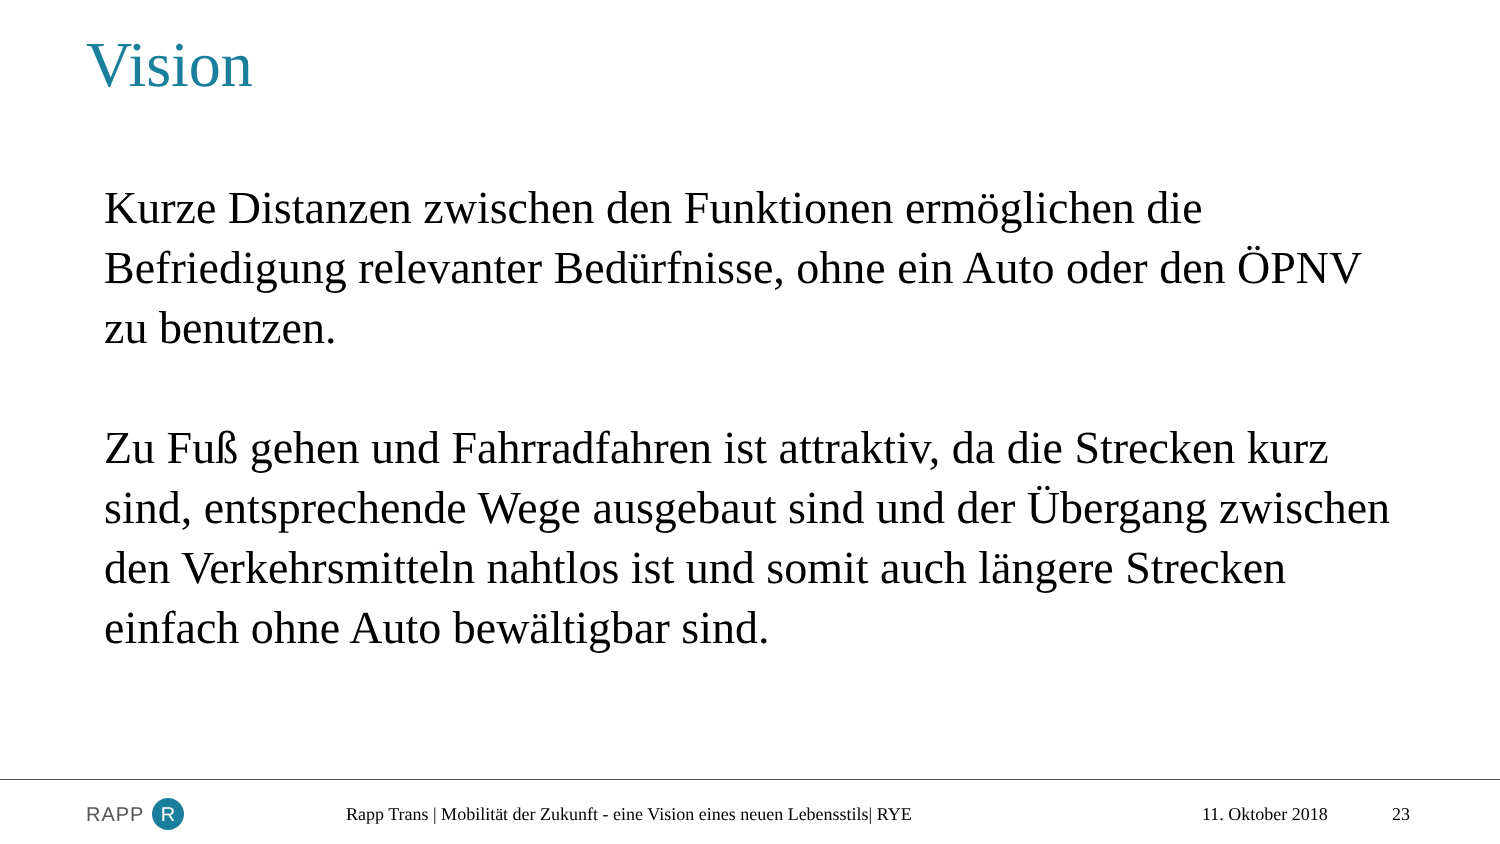Vision
Kurze Distanzen zwischen den Funktionen ermöglichen die Befriedigung relevanter Bedürfnisse, ohne ein Auto oder den ÖPNV zu benutzen.
Zu Fuß gehen und Fahrradfahren ist attraktiv, da die Strecken kurz sind, entsprechende Wege ausgebaut sind und der Übergang zwischen den Verkehrsmitteln nahtlos ist und somit auch längere Strecken einfach ohne Auto bewältigbar sind.
RAPP R
Rapp Trans | Mobilität der Zukunft - eine Vision eines neuen Lebensstils| RYE
11. Oktober 2018 23